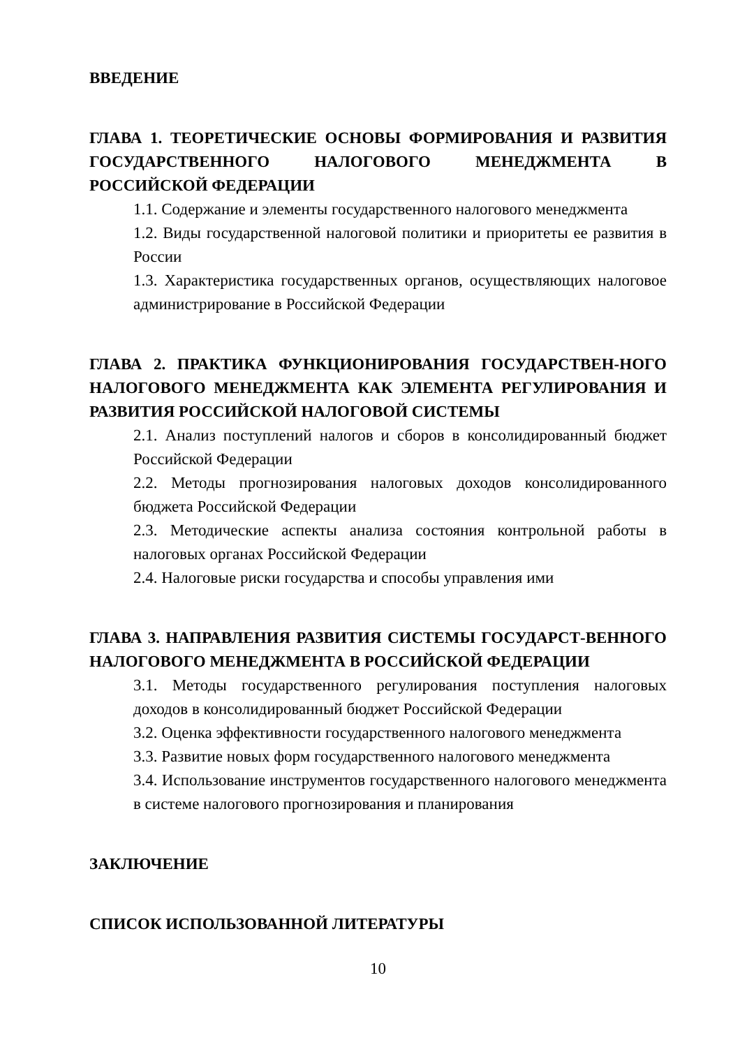ВВЕДЕНИЕ
ГЛАВА 1. ТЕОРЕТИЧЕСКИЕ ОСНОВЫ ФОРМИРОВАНИЯ И РАЗВИТИЯ ГОСУДАРСТВЕННОГО НАЛОГОВОГО МЕНЕДЖМЕНТА В РОССИЙСКОЙ ФЕДЕРАЦИИ
1.1. Содержание и элементы государственного налогового менеджмента
1.2. Виды государственной налоговой политики и приоритеты ее развития в России
1.3. Характеристика государственных органов, осуществляющих налоговое администрирование в Российской Федерации
ГЛАВА 2. ПРАКТИКА ФУНКЦИОНИРОВАНИЯ ГОСУДАРСТВЕН-НОГО НАЛОГОВОГО МЕНЕДЖМЕНТА КАК ЭЛЕМЕНТА РЕГУЛИРОВАНИЯ И РАЗВИТИЯ РОССИЙСКОЙ НАЛОГОВОЙ СИСТЕМЫ
2.1. Анализ поступлений налогов и сборов в консолидированный бюджет Российской Федерации
2.2. Методы прогнозирования налоговых доходов консолидированного бюджета Российской Федерации
2.3. Методические аспекты анализа состояния контрольной работы в налоговых органах Российской Федерации
2.4. Налоговые риски государства и способы управления ими
ГЛАВА 3. НАПРАВЛЕНИЯ РАЗВИТИЯ СИСТЕМЫ ГОСУДАРСТ-ВЕННОГО НАЛОГОВОГО МЕНЕДЖМЕНТА В РОССИЙСКОЙ ФЕДЕРАЦИИ
3.1. Методы государственного регулирования поступления налоговых доходов в консолидированный бюджет Российской Федерации
3.2. Оценка эффективности государственного налогового менеджмента
3.3. Развитие новых форм государственного налогового менеджмента
3.4. Использование инструментов государственного налогового менеджмента в системе налогового прогнозирования и планирования
ЗАКЛЮЧЕНИЕ
СПИСОК ИСПОЛЬЗОВАННОЙ ЛИТЕРАТУРЫ
10